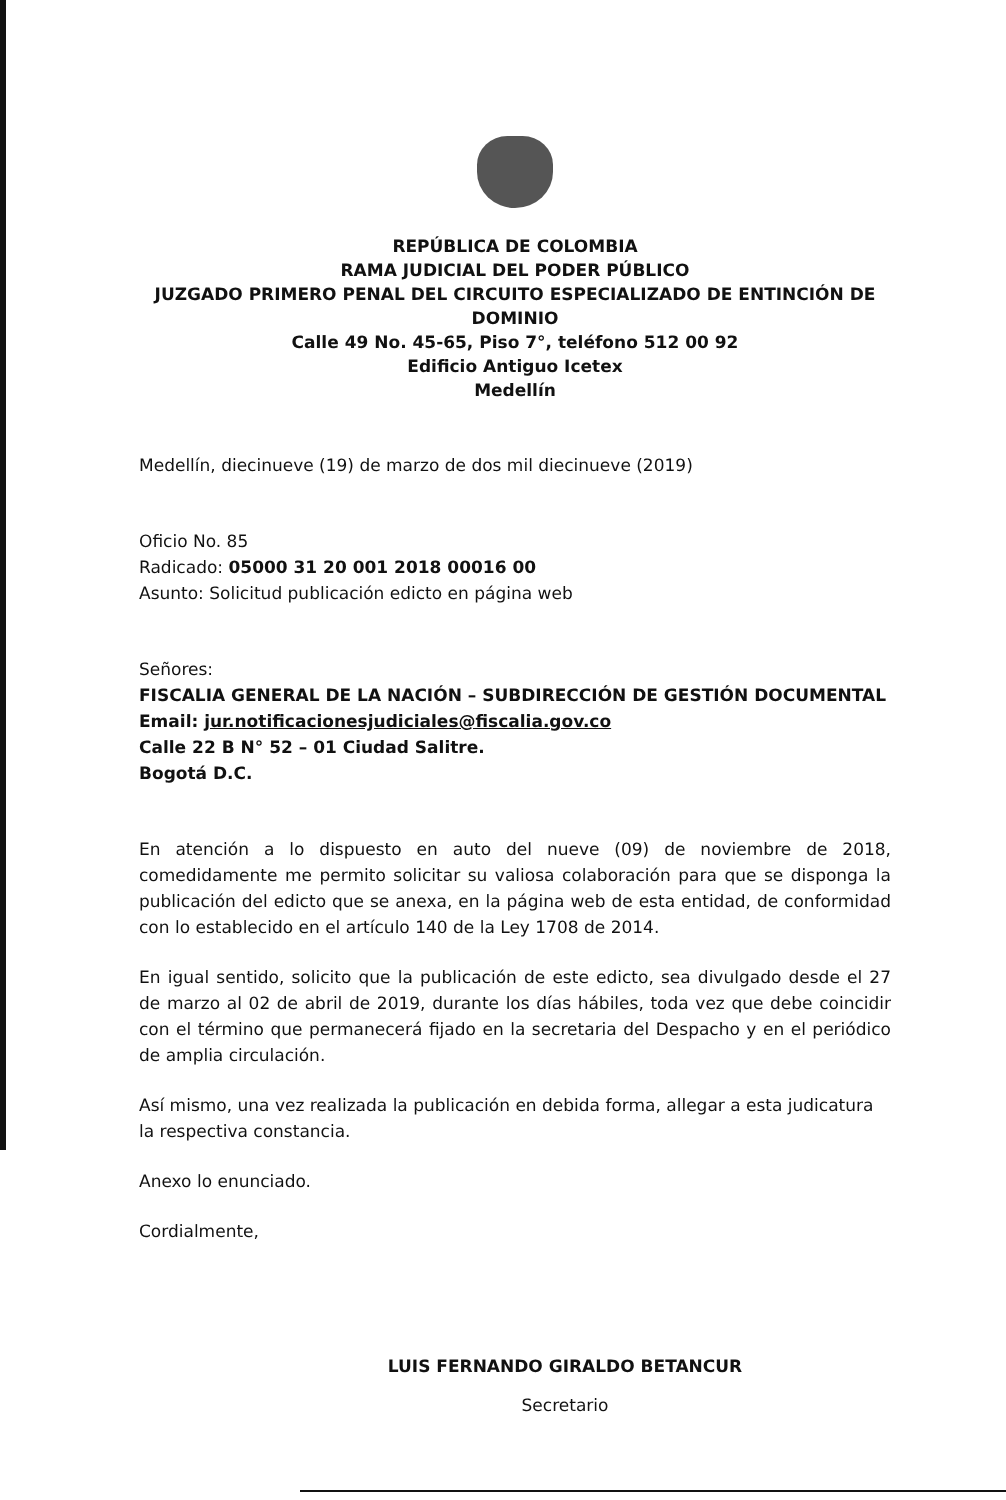REPÚBLICA DE COLOMBIA
RAMA JUDICIAL DEL PODER PÚBLICO
JUZGADO PRIMERO PENAL DEL CIRCUITO ESPECIALIZADO DE ENTINCIÓN DE DOMINIO
Calle 49 No. 45-65, Piso 7°, teléfono 512 00 92
Edificio Antiguo Icetex
Medellín
Medellín, diecinueve (19) de marzo de dos mil diecinueve (2019)
Oficio No. 85
Radicado: 05000 31 20 001 2018 00016 00
Asunto: Solicitud publicación edicto en página web
Señores:
FISCALIA GENERAL DE LA NACIÓN – SUBDIRECCIÓN DE GESTIÓN DOCUMENTAL
Email: jur.notificacionesjudiciales@fiscalia.gov.co
Calle 22 B N° 52 – 01 Ciudad Salitre.
Bogotá D.C.
En atención a lo dispuesto en auto del nueve (09) de noviembre de 2018, comedidamente me permito solicitar su valiosa colaboración para que se disponga la publicación del edicto que se anexa, en la página web de esta entidad, de conformidad con lo establecido en el artículo 140 de la Ley 1708 de 2014.
En igual sentido, solicito que la publicación de este edicto, sea divulgado desde el 27 de marzo al 02 de abril de 2019, durante los días hábiles, toda vez que debe coincidir con el término que permanecerá fijado en la secretaria del Despacho y en el periódico de amplia circulación.
Así mismo, una vez realizada la publicación en debida forma, allegar a esta judicatura la respectiva constancia.
Anexo lo enunciado.
Cordialmente,
LUIS FERNANDO GIRALDO BETANCUR
Secretario